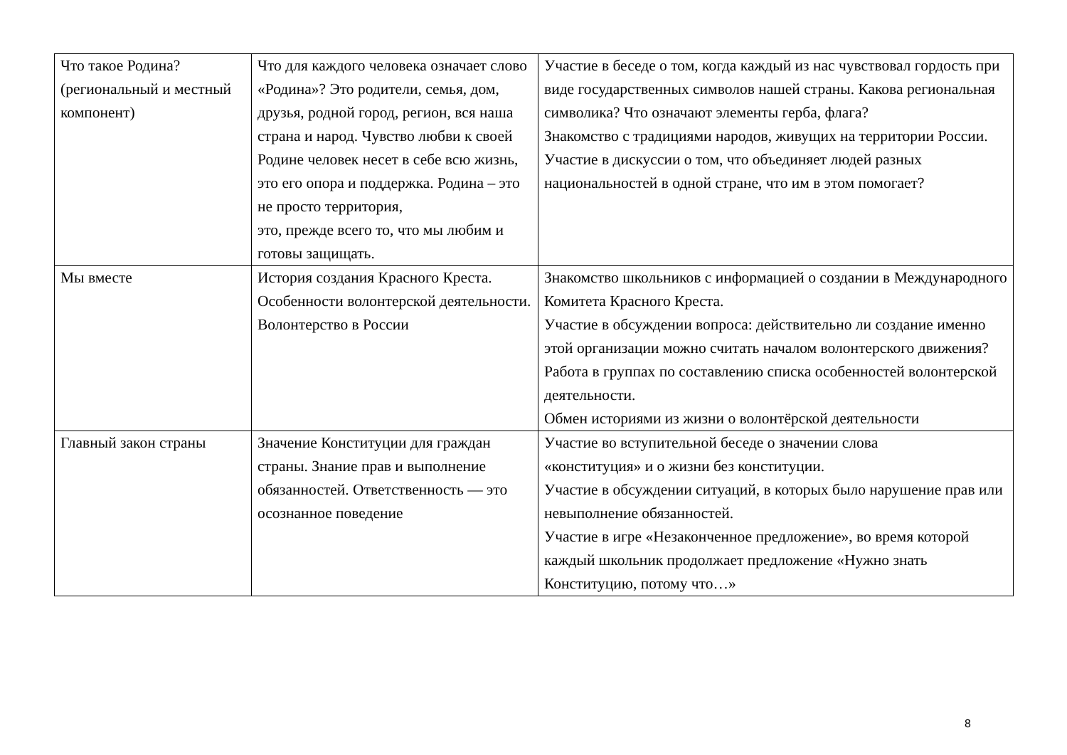| Что такое Родина? (региональный и местный компонент) | Что для каждого человека означает слово «Родина»? Это родители, семья, дом, друзья, родной город, регион, вся наша страна и народ. Чувство любви к своей Родине человек несет в себе всю жизнь, это его опора и поддержка. Родина – это не просто территория, это, прежде всего то, что мы любим и готовы защищать. | Участие в беседе о том, когда каждый из нас чувствовал гордость при виде государственных символов нашей страны. Какова региональная символика? Что означают элементы герба, флага? Знакомство с традициями народов, живущих на территории России. Участие в дискуссии о том, что объединяет людей разных национальностей в одной стране, что им в этом помогает? |
| Мы вместе | История создания Красного Креста. Особенности волонтерской деятельности. Волонтерство в России | Знакомство школьников с информацией о создании в Международного Комитета Красного Креста. Участие в обсуждении вопроса: действительно ли создание именно этой организации можно считать началом волонтерского движения? Работа в группах по составлению списка особенностей волонтерской деятельности. Обмен историями из жизни о волонтёрской деятельности |
| Главный закон страны | Значение Конституции для граждан страны. Знание прав и выполнение обязанностей. Ответственность — это осознанное поведение | Участие во вступительной беседе о значении слова «конституция» и о жизни без конституции. Участие в обсуждении ситуаций, в которых было нарушение прав или невыполнение обязанностей. Участие в игре «Незаконченное предложение», во время которой каждый школьник продолжает предложение «Нужно знать Конституцию, потому что…» |
8